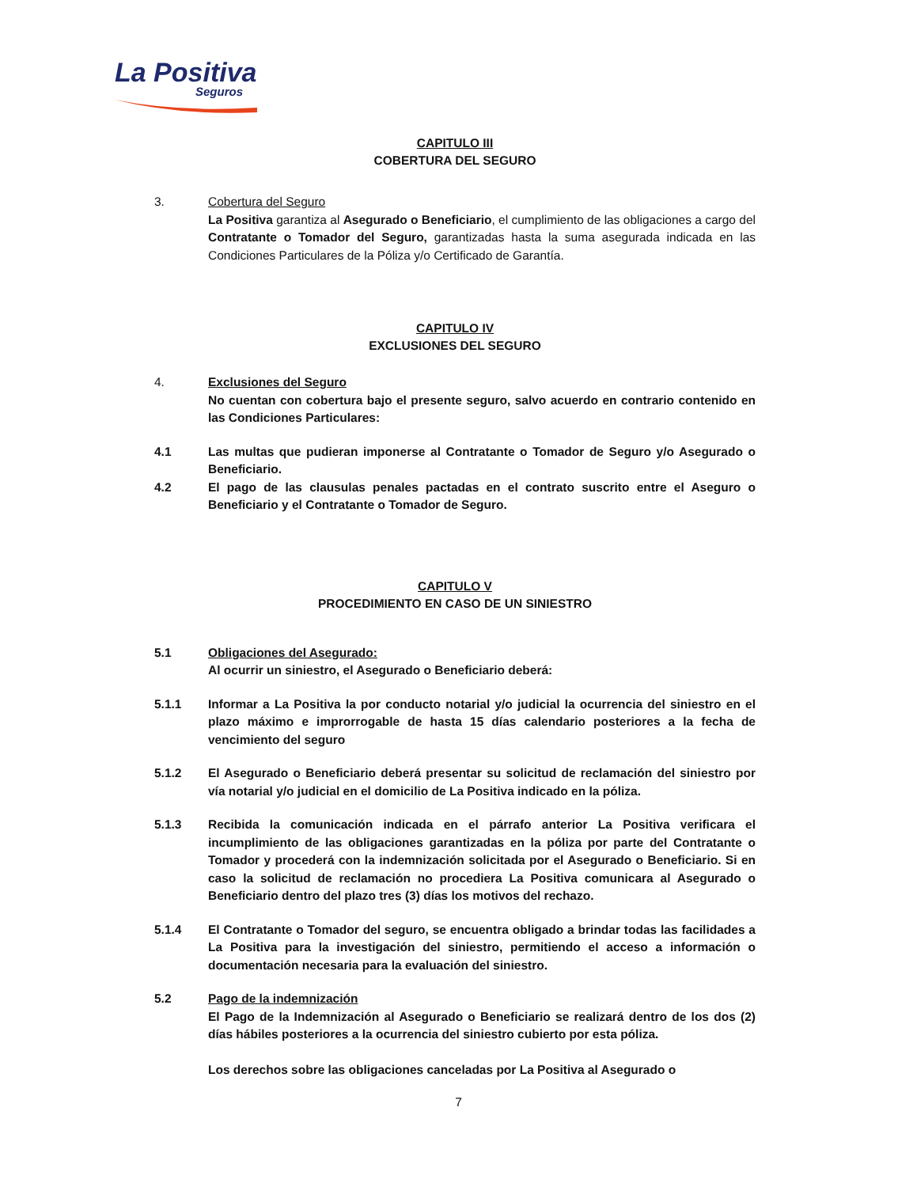La Positiva
Seguros
CAPITULO III
COBERTURA DEL SEGURO
3. Cobertura del Seguro
La Positiva garantiza al Asegurado o Beneficiario, el cumplimiento de las obligaciones a cargo del Contratante o Tomador del Seguro, garantizadas hasta la suma asegurada indicada en las Condiciones Particulares de la Póliza y/o Certificado de Garantía.
CAPITULO IV
EXCLUSIONES DEL SEGURO
4. Exclusiones del Seguro
No cuentan con cobertura bajo el presente seguro, salvo acuerdo en contrario contenido en las Condiciones Particulares:
4.1 Las multas que pudieran imponerse al Contratante o Tomador de Seguro y/o Asegurado o Beneficiario.
4.2 El pago de las clausulas penales pactadas en el contrato suscrito entre el Aseguro o Beneficiario y el Contratante o Tomador de Seguro.
CAPITULO V
PROCEDIMIENTO EN CASO DE UN SINIESTRO
5.1 Obligaciones del Asegurado:
Al ocurrir un siniestro, el Asegurado o Beneficiario deberá:
5.1.1 Informar a La Positiva la por conducto notarial y/o judicial la ocurrencia del siniestro en el plazo máximo e improrrogable de hasta 15 días calendario posteriores a la fecha de vencimiento del seguro
5.1.2 El Asegurado o Beneficiario deberá presentar su solicitud de reclamación del siniestro por vía notarial y/o judicial en el domicilio de La Positiva indicado en la póliza.
5.1.3 Recibida la comunicación indicada en el párrafo anterior La Positiva verificara el incumplimiento de las obligaciones garantizadas en la póliza por parte del Contratante o Tomador y procederá con la indemnización solicitada por el Asegurado o Beneficiario. Si en caso la solicitud de reclamación no procediera La Positiva comunicara al Asegurado o Beneficiario dentro del plazo tres (3) días los motivos del rechazo.
5.1.4 El Contratante o Tomador del seguro, se encuentra obligado a brindar todas las facilidades a La Positiva para la investigación del siniestro, permitiendo el acceso a información o documentación necesaria para la evaluación del siniestro.
5.2 Pago de la indemnización
El Pago de la Indemnización al Asegurado o Beneficiario se realizará dentro de los dos (2) días hábiles posteriores a la ocurrencia del siniestro cubierto por esta póliza.
Los derechos sobre las obligaciones canceladas por La Positiva al Asegurado o
7